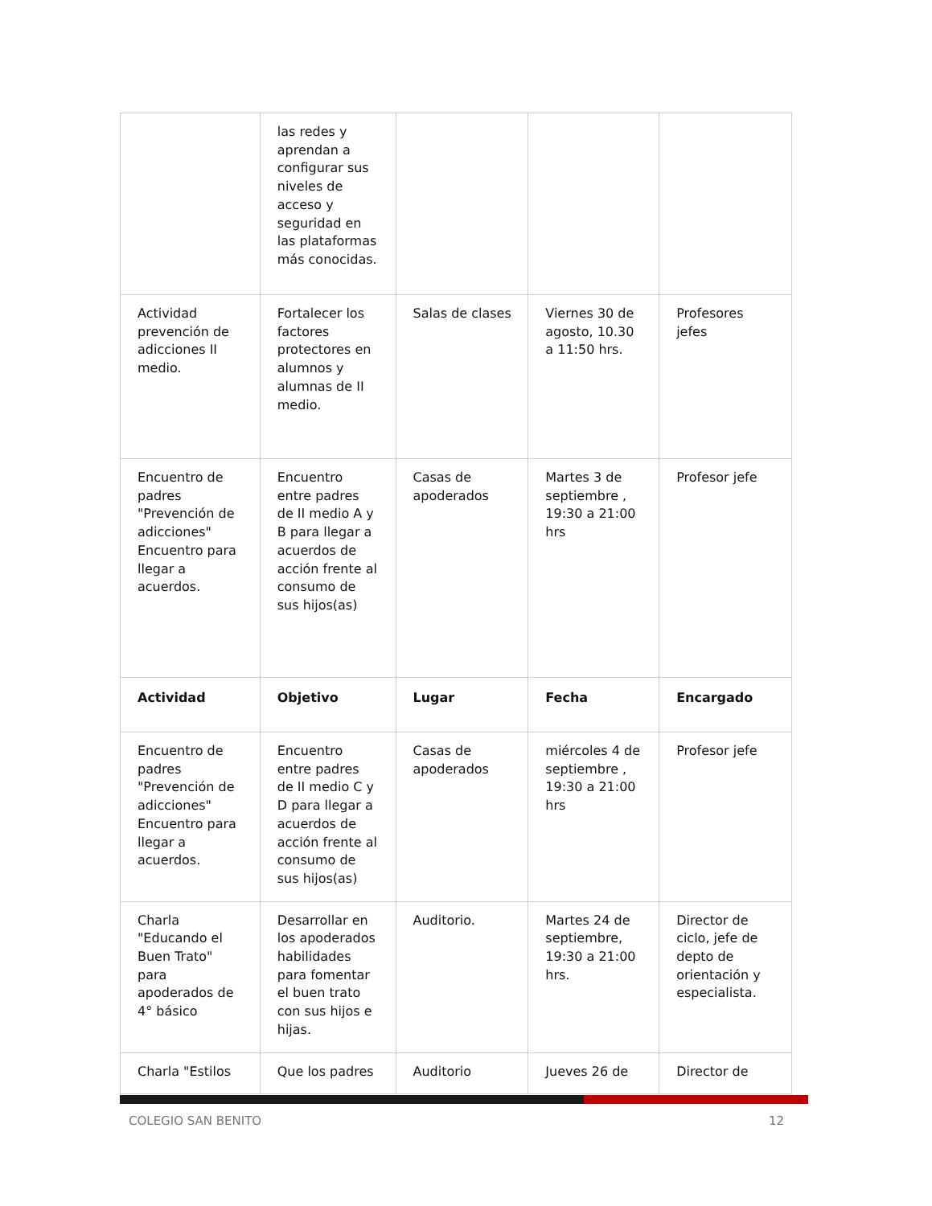| | las redes y aprendan a configurar sus niveles de acceso y seguridad en las plataformas más conocidas. | | | |
| Actividad prevención de adicciones II medio. | Fortalecer los factores protectores en alumnos y alumnas de II medio. | Salas de clases | Viernes 30 de agosto, 10.30 a 11:50 hrs. | Profesores jefes |
| Encuentro de padres "Prevención de adicciones" Encuentro para llegar a acuerdos. | Encuentro entre padres de II medio A y B para llegar a acuerdos de acción frente al consumo de sus hijos(as) | Casas de apoderados | Martes 3 de septiembre , 19:30 a 21:00 hrs | Profesor jefe |
| Actividad | Objetivo | Lugar | Fecha | Encargado |
| Encuentro de padres "Prevención de adicciones" Encuentro para llegar a acuerdos. | Encuentro entre padres de II medio C y D para llegar a acuerdos de acción frente al consumo de sus hijos(as) | Casas de apoderados | miércoles 4 de septiembre , 19:30 a 21:00 hrs | Profesor jefe |
| Charla "Educando el Buen Trato" para apoderados de 4° básico | Desarrollar en los apoderados habilidades para fomentar el buen trato con sus hijos e hijas. | Auditorio. | Martes 24 de septiembre, 19:30 a 21:00 hrs. | Director de ciclo, jefe de depto de orientación y especialista. |
| Charla "Estilos | Que los padres | Auditorio | Jueves 26 de | Director de |
COLEGIO SAN BENITO 12